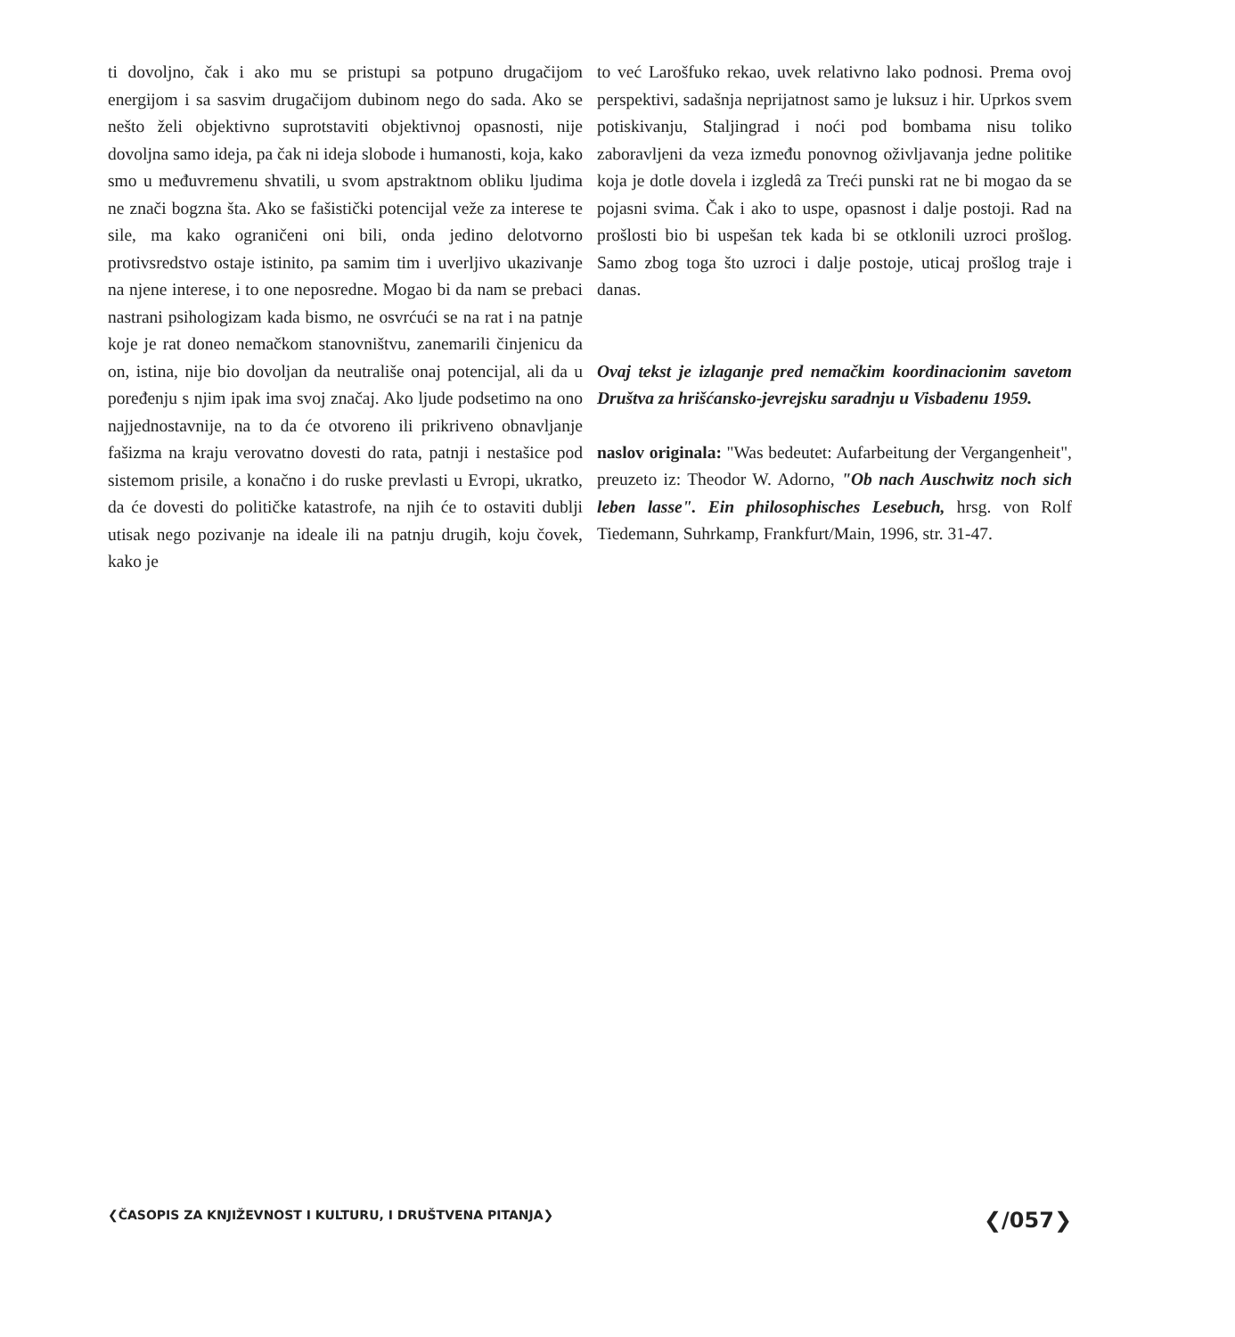ti dovoljno, čak i ako mu se pristupi sa potpuno drugačijom energijom i sa sasvim drugačijom dubinom nego do sada. Ako se nešto želi objektivno suprotstaviti objektivnoj opasnosti, nije dovoljna samo ideja, pa čak ni ideja slobode i humanosti, koja, kako smo u međuvremenu shvatili, u svom apstraktnom obliku ljudima ne znači bogzna šta. Ako se fašistički potencijal veže za interese te sile, ma kako ograničeni oni bili, onda jedino delotvorno protivsredstvo ostaje istinito, pa samim tim i uverljivo ukazivanje na njene interese, i to one neposredne. Mogao bi da nam se prebaci nastrani psihologizam kada bismo, ne osvrćući se na rat i na patnje koje je rat doneo nemačkom stanovništvu, zanemarili činjenicu da on, istina, nije bio dovoljan da neutrališe onaj potencijal, ali da u poređenju s njim ipak ima svoj značaj. Ako ljude podsetimo na ono najjednostavnije, na to da će otvoreno ili prikriveno obnavljanje fašizma na kraju verovatno dovesti do rata, patnji i nestašice pod sistemom prisile, a konačno i do ruske prevlasti u Evropi, ukratko, da će dovesti do političke katastrofe, na njih će to ostaviti dublji utisak nego pozivanje na ideale ili na patnju drugih, koju čovek, kako je
to već Larošfuko rekao, uvek relativno lako podnosi. Prema ovoj perspektivi, sadašnja neprijatnost samo je luksuz i hir. Uprkos svem potiskivanju, Staljingrad i noći pod bombama nisu toliko zaboravljeni da veza između ponovnog oživljavanja jedne politike koja je dotle dovela i izgledâ za Treći punski rat ne bi mogao da se pojasni svima. Čak i ako to uspe, opasnost i dalje postoji. Rad na prošlosti bio bi uspešan tek kada bi se otklonili uzroci prošlog. Samo zbog toga što uzroci i dalje postoje, uticaj prošlog traje i danas.
Ovaj tekst je izlaganje pred nemačkim koordinacionim savetom Društva za hrišćansko-jevrejsku saradnju u Visbadenu 1959.
naslov originala: "Was bedeutet: Aufarbeitung der Vergangenheit", preuzeto iz: Theodor W. Adorno, "Ob nach Auschwitz noch sich leben lasse". Ein philosophisches Lesebuch, hrsg. von Rolf Tiedemann, Suhrkamp, Frankfurt/Main, 1996, str. 31-47.
❮ČASOPIS ZA KNJIŽEVNOST I KULTURU, I DRUŠTVENA PITANJA❯ ❮/057❯